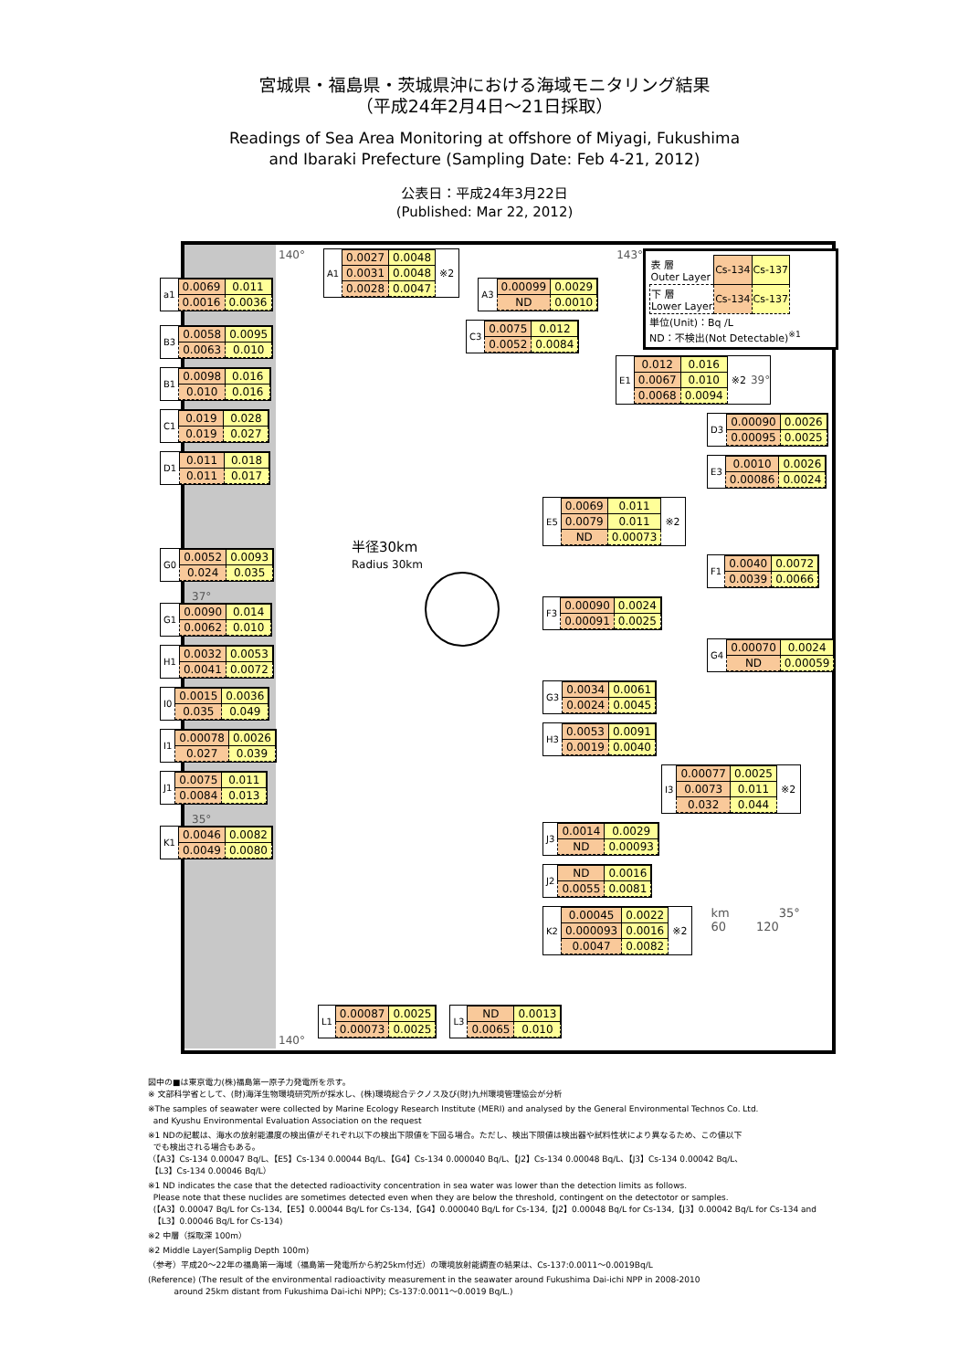宮城県・福島県・茨城県沖における海域モニタリング結果
（平成24年2月4日～21日採取）
Readings of Sea Area Monitoring at offshore of Miyagi, Fukushima
and Ibaraki Prefecture (Sampling Date: Feb 4-21, 2012)
公表日：平成24年3月22日
(Published: Mar 22, 2012)
a1
| 0.0069 | 0.011 |
| 0.0016 | 0.0036 |
B3
| 0.0058 | 0.0095 |
| 0.0063 | 0.010 |
B1
| 0.0098 | 0.016 |
| 0.010 | 0.016 |
C1
| 0.019 | 0.028 |
| 0.019 | 0.027 |
D1
| 0.011 | 0.018 |
| 0.011 | 0.017 |
G0
| 0.0052 | 0.0093 |
| 0.024 | 0.035 |
37°
G1
| 0.0090 | 0.014 |
| 0.0062 | 0.010 |
H1
| 0.0032 | 0.0053 |
| 0.0041 | 0.0072 |
I0
| 0.0015 | 0.0036 |
| 0.035 | 0.049 |
I1
| 0.00078 | 0.0026 |
| 0.027 | 0.039 |
J1
| 0.0075 | 0.011 |
| 0.0084 | 0.013 |
35°
K1
| 0.0046 | 0.0082 |
| 0.0049 | 0.0080 |
140°
A1
| 0.0027 | 0.0048 | |
| 0.0031 | 0.0048 | ※2 |
| 0.0028 | 0.0047 | |
A3
| 0.00099 | 0.0029 |
| ND | 0.0010 |
143°
C3
| 0.0075 | 0.012 |
| 0.0052 | 0.0084 |
半径30km
Radius 30km
140°
L1
| 0.00087 | 0.0025 |
| 0.00073 | 0.0025 |
L3
| ND | 0.0013 |
| 0.0065 | 0.010 |
| 表 層 Outer Layer | Cs-134 | Cs-137 |
| 下 層 Lower Layer | Cs-134 | Cs-137 |
単位(Unit)：Bq /L
ND：不検出(Not Detectable)<sup>※1</sup>
E1
| 0.012 | 0.016 | |
| 0.0067 | 0.010 | ※2 |
| 0.0068 | 0.0094 | |
39°
D3
| 0.00090 | 0.0026 |
| 0.00095 | 0.0025 |
E3
| 0.0010 | 0.0026 |
| 0.00086 | 0.0024 |
E5
| 0.0069 | 0.011 | |
| 0.0079 | 0.011 | ※2 |
| ND | 0.00073 | |
F1
| 0.0040 | 0.0072 |
| 0.0039 | 0.0066 |
F3
| 0.00090 | 0.0024 |
| 0.00091 | 0.0025 |
G4
| 0.00070 | 0.0024 |
| ND | 0.00059 |
G3
| 0.0034 | 0.0061 |
| 0.0024 | 0.0045 |
H3
| 0.0053 | 0.0091 |
| 0.0019 | 0.0040 |
I3
| 0.00077 | 0.0025 | |
| 0.0073 | 0.011 | ※2 |
| 0.032 | 0.044 | |
J3
| 0.0014 | 0.0029 |
| ND | 0.00093 |
J2
| ND | 0.0016 |
| 0.0055 | 0.0081 |
K2
| 0.00045 | 0.0022 | |
| 0.000093 | 0.0016 | ※2 |
| 0.0047 | 0.0082 | |
km 35°
60 120
図中の■は東京電力(株)福島第一原子力発電所を示す。
※ 文部科学省として、(財)海洋生物環境研究所が採水し、(株)環境総合テクノス及び(財)九州環境管理協会が分析
※The samples of seawater were collected by Marine Ecology Research Institute (MERI) and analysed by the General Environmental Technos Co. Ltd.
and Kyushu Environmental Evaluation Association on the request
※1 NDの記載は、海水の放射能濃度の検出値がそれぞれ以下の検出下限値を下回る場合。ただし、検出下限値は検出器や試料性状により異なるため、この値以下
でも検出される場合もある。
（【A3】Cs-134 0.00047 Bq/L、【E5】Cs-134 0.00044 Bq/L、【G4】Cs-134 0.000040 Bq/L、【J2】Cs-134 0.00048 Bq/L、【J3】Cs-134 0.00042 Bq/L、
【L3】Cs-134 0.00046 Bq/L）
※1 ND indicates the case that the detected radioactivity concentration in sea water was lower than the detection limits as follows.
Please note that these nuclides are sometimes detected even when they are below the threshold, contingent on the detectotor or samples.
(【A3】0.00047 Bq/L for Cs-134,【E5】0.00044 Bq/L for Cs-134,【G4】0.000040 Bq/L for Cs-134,【J2】0.00048 Bq/L for Cs-134,【J3】0.00042 Bq/L for Cs-134 and
【L3】0.00046 Bq/L for Cs-134)
※2 中層（採取深 100m）
※2 Middle Layer(Samplig Depth 100m)
（参考）平成20～22年の福島第一海域（福島第一発電所から約25km付近）の環境放射能調査の結果は、Cs-137:0.0011～0.0019Bq/L
(Reference) (The result of the environmental radioactivity measurement in the seawater around Fukushima Dai-ichi NPP in 2008-2010
around 25km distant from Fukushima Dai-ichi NPP); Cs-137:0.0011～0.0019 Bq/L.)